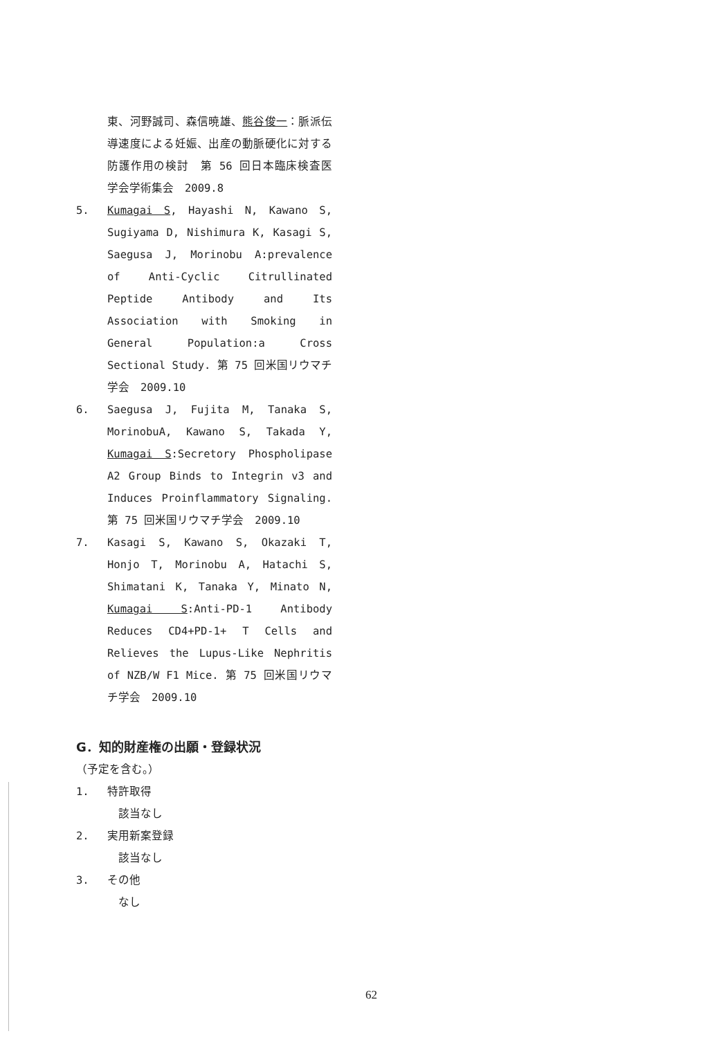東、河野誠司、森信暁雄、熊谷俊一：脈派伝導速度による妊娠、出産の動脈硬化に対する防護作用の検討　第 56 回日本臨床検査医学会学術集会　2009.8
5. Kumagai S, Hayashi N, Kawano S, Sugiyama D, Nishimura K, Kasagi S, Saegusa J, Morinobu A:prevalence of Anti-Cyclic Citrullinated Peptide Antibody and Its Association with Smoking in General Population:a Cross Sectional Study. 第 75 回米国リウマチ学会　2009.10
6. Saegusa J, Fujita M, Tanaka S, MorinobuA, Kawano S, Takada Y, Kumagai S:Secretory Phospholipase A2 Group Binds to Integrin v3 and Induces Proinflammatory Signaling. 第 75 回米国リウマチ学会　2009.10
7. Kasagi S, Kawano S, Okazaki T, Honjo T, Morinobu A, Hatachi S, Shimatani K, Tanaka Y, Minato N, Kumagai S:Anti-PD-1 Antibody Reduces CD4+PD-1+ T Cells and Relieves the Lupus-Like Nephritis of NZB/W F1 Mice. 第 75 回米国リウマチ学会　2009.10
G．知的財産権の出願・登録状況
（予定を含む。）
1. 特許取得
　該当なし
2. 実用新案登録
　該当なし
3. その他
　なし
62